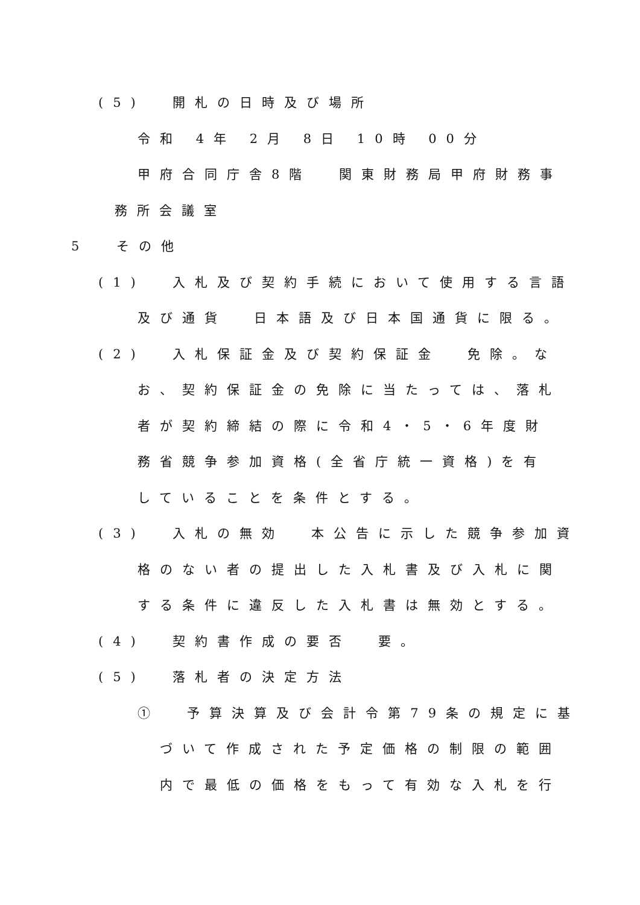(5) 開札の日時及び場所
令和 4年 2月 8日 10時 00分
甲府合同庁舎8階 関東財務局甲府財務事
務所会議室
5 その他
(1) 入札及び契約手続において使用する言語
及び通貨 日本語及び日本国通貨に限る。
(2) 入札保証金及び契約保証金 免除。な
お、契約保証金の免除に当たっては、落札
者が契約締結の際に令和4・5・6年度財
務省競争参加資格(全省庁統一資格)を有
していることを条件とする。
(3) 入札の無効 本公告に示した競争参加資
格のない者の提出した入札書及び入札に関
する条件に違反した入札書は無効とする。
(4) 契約書作成の要否 要。
(5) 落札者の決定方法
① 予算決算及び会計令第79条の規定に基
づいて作成された予定価格の制限の範囲
内で最低の価格をもって有効な入札を行